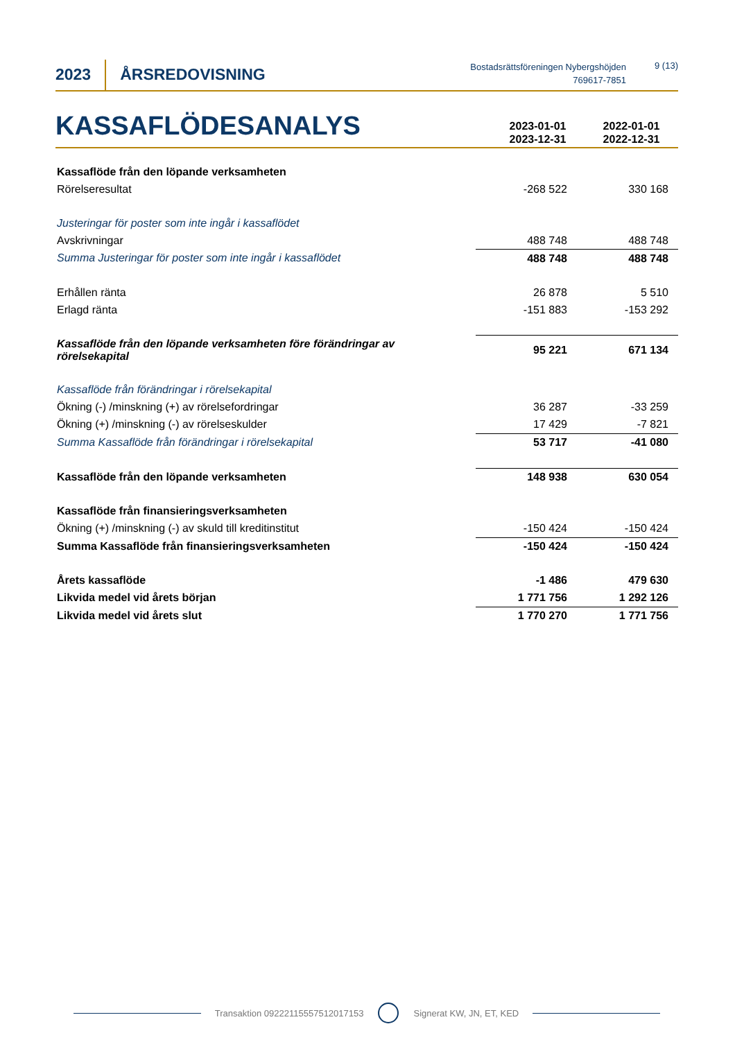2023
ÅRSREDOVISNING
Bostadsrättsföreningen Nybergshöjden
769617-7851
9 (13)
KASSAFLÖDESANALYS
2023-01-01
2023-12-31
2022-01-01
2022-12-31
| Kassaflöde från den löpande verksamheten | | |
| Rörelseresultat | -268 522 | 330 168 |
| Justeringar för poster som inte ingår i kassaflödet | | |
| Avskrivningar | 488 748 | 488 748 |
| Summa Justeringar för poster som inte ingår i kassaflödet | 488 748 | 488 748 |
| Erhållen ränta | 26 878 | 5 510 |
| Erlagd ränta | -151 883 | -153 292 |
| Kassaflöde från den löpande verksamheten före förändringar av rörelsekapital | 95 221 | 671 134 |
| Kassaflöde från förändringar i rörelsekapital | | |
| Ökning (-) /minskning (+) av rörelsefordringar | 36 287 | -33 259 |
| Ökning (+) /minskning (-) av rörelseskulder | 17 429 | -7 821 |
| Summa Kassaflöde från förändringar i rörelsekapital | 53 717 | -41 080 |
| Kassaflöde från den löpande verksamheten | 148 938 | 630 054 |
| Kassaflöde från finansieringsverksamheten | | |
| Ökning (+) /minskning (-) av skuld till kreditinstitut | -150 424 | -150 424 |
| Summa Kassaflöde från finansieringsverksamheten | -150 424 | -150 424 |
| Årets kassaflöde | -1 486 | 479 630 |
| Likvida medel vid årets början | 1 771 756 | 1 292 126 |
| Likvida medel vid årets slut | 1 770 270 | 1 771 756 |
Transaktion 09222115557512017153 Signerat KW, JN, ET, KED